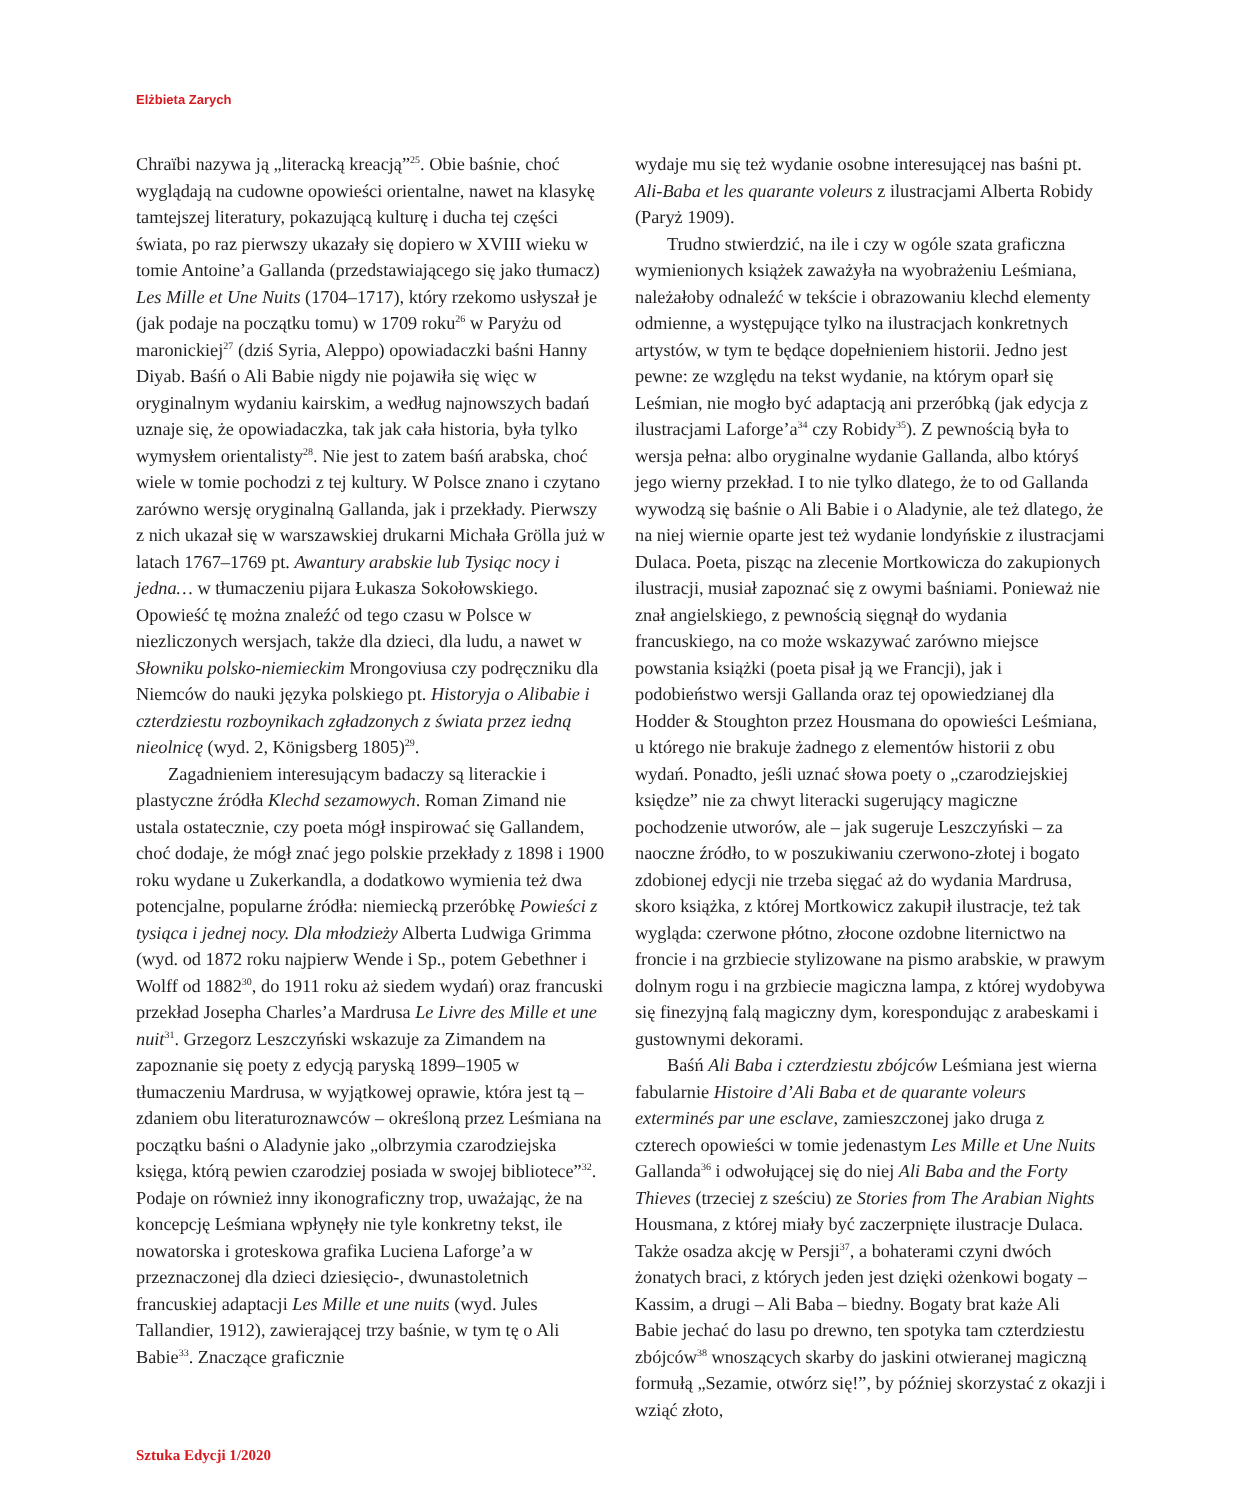Elżbieta Zarych
Chraïbi nazywa ją „literacką kreacją”<sup>25</sup>. Obie baśnie, choć wyglądają na cudowne opowieści orientalne, nawet na klasykę tamtejszej literatury, pokazującą kulturę i ducha tej części świata, po raz pierwszy ukazały się dopiero w XVIII wieku w tomie Antoine’a Gallanda (przedstawiającego się jako tłumacz) Les Mille et Une Nuits (1704–1717), który rzekomo usłyszał je (jak podaje na początku tomu) w 1709 roku<sup>26</sup> w Paryżu od maronickiej<sup>27</sup> (dziś Syria, Aleppo) opowiadaczki baśni Hanny Diyab. Baśń o Ali Babie nigdy nie pojawiła się więc w oryginalnym wydaniu kairskim, a według najnowszych badań uznaje się, że opowiadaczka, tak jak cała historia, była tylko wymysłem orientalisty<sup>28</sup>. Nie jest to zatem baśń arabska, choć wiele w tomie pochodzi z tej kultury. W Polsce znano i czytano zarówno wersję oryginalną Gallanda, jak i przekłady. Pierwszy z nich ukazał się w warszawskiej drukarni Michała Grölla już w latach 1767–1769 pt. Awantury arabskie lub Tysiąc nocy i jedna… w tłumaczeniu pijara Łukasza Sokołowskiego. Opowieść tę można znaleźć od tego czasu w Polsce w niezliczonych wersjach, także dla dzieci, dla ludu, a nawet w Słowniku polsko-niemieckim Mrongoviusa czy podręczniku dla Niemców do nauki języka polskiego pt. Historyja o Alibabie i czterdziestu rozboynikach zgładzonych z świata przez iedną nieolnicę (wyd. 2, Königsberg 1805)<sup>29</sup>.
Zagadnieniem interesującym badaczy są literackie i plastyczne źródła Klechd sezamowych. Roman Zimand nie ustala ostatecznie, czy poeta mógł inspirować się Gallandem, choć dodaje, że mógł znać jego polskie przekłady z 1898 i 1900 roku wydane u Zukerkandla, a dodatkowo wymienia też dwa potencjalne, popularne źródła: niemiecką przeróbkę Powieści z tysiąca i jednej nocy. Dla młodzieży Alberta Ludwiga Grimma (wyd. od 1872 roku najpierw Wende i Sp., potem Gebethner i Wolff od 1882<sup>30</sup>, do 1911 roku aż siedem wydań) oraz francuski przekład Josepha Charles’a Mardrusa Le Livre des Mille et une nuit<sup>31</sup>. Grzegorz Leszczyński wskazuje za Zimandem na zapoznanie się poety z edycją paryską 1899–1905 w tłumaczeniu Mardrusa, w wyjątkowej oprawie, która jest tą – zdaniem obu literaturoznawców – określoną przez Leśmiana na początku baśni o Aladynie jako „olbrzymia czarodziejska księga, którą pewien czarodziej posiada w swojej bibliotece”<sup>32</sup>. Podaje on również inny ikonograficzny trop, uważając, że na koncepcję Leśmiana wpłynęły nie tyle konkretny tekst, ile nowatorska i groteskowa grafika Luciena Laforge’a w przeznaczonej dla dzieci dziesięcio-, dwunastoletnich francuskiej adaptacji Les Mille et une nuits (wyd. Jules Tallandier, 1912), zawierającej trzy baśnie, w tym tę o Ali Babie<sup>33</sup>. Znaczące graficznie
wydaje mu się też wydanie osobne interesującej nas baśni pt. Ali-Baba et les quarante voleurs z ilustracjami Alberta Robidy (Paryż 1909).
Trudno stwierdzić, na ile i czy w ogóle szata graficzna wymienionych książek zaważyła na wyobrażeniu Leśmiana, należałoby odnaleźć w tekście i obrazowaniu klechd elementy odmienne, a występujące tylko na ilustracjach konkretnych artystów, w tym te będące dopełnieniem historii. Jedno jest pewne: ze względu na tekst wydanie, na którym oparł się Leśmian, nie mogło być adaptacją ani przeróbką (jak edycja z ilustracjami Laforge’a<sup>34</sup> czy Robidy<sup>35</sup>). Z pewnością była to wersja pełna: albo oryginalne wydanie Gallanda, albo któryś jego wierny przekład. I to nie tylko dlatego, że to od Gallanda wywodzą się baśnie o Ali Babie i o Aladynie, ale też dlatego, że na niej wiernie oparte jest też wydanie londyńskie z ilustracjami Dulaca. Poeta, pisząc na zlecenie Mortkowicza do zakupionych ilustracji, musiał zapoznać się z owymi baśniami. Ponieważ nie znał angielskiego, z pewnością sięgnął do wydania francuskiego, na co może wskazywać zarówno miejsce powstania książki (poeta pisał ją we Francji), jak i podobieństwo wersji Gallanda oraz tej opowiedzianej dla Hodder & Stoughton przez Housmana do opowieści Leśmiana, u którego nie brakuje żadnego z elementów historii z obu wydań. Ponadto, jeśli uznać słowa poety o „czarodziejskiej księdze” nie za chwyt literacki sugerujący magiczne pochodzenie utworów, ale – jak sugeruje Leszczyński – za naoczne źródło, to w poszukiwaniu czerwono-złotej i bogato zdobionej edycji nie trzeba sięgać aż do wydania Mardrusa, skoro książka, z której Mortkowicz zakupił ilustracje, też tak wygląda: czerwone płótno, złocone ozdobne liternictwo na froncie i na grzbiecie stylizowane na pismo arabskie, w prawym dolnym rogu i na grzbiecie magiczna lampa, z której wydobywa się finezyjną falą magiczny dym, korespondując z arabeskami i gustownymi dekorami.
Baśń Ali Baba i czterdziestu zbójców Leśmiana jest wierna fabularnie Histoire d’Ali Baba et de quarante voleurs exterminés par une esclave, zamieszczonej jako druga z czterech opowieści w tomie jedenastym Les Mille et Une Nuits Gallanda<sup>36</sup> i odwołującej się do niej Ali Baba and the Forty Thieves (trzeciej z sześciu) ze Stories from The Arabian Nights Housmana, z której miały być zaczerpnięte ilustracje Dulaca. Także osadza akcję w Persji<sup>37</sup>, a bohaterami czyni dwóch żonatych braci, z których jeden jest dzięki ożenkowi bogaty – Kassim, a drugi – Ali Baba – biedny. Bogaty brat każe Ali Babie jechać do lasu po drewno, ten spotyka tam czterdziestu zbójców<sup>38</sup> wnoszących skarby do jaskini otwieranej magiczną formułą „Sezamie, otwórz się!”, by później skorzystać z okazji i wziąć złoto,
Sztuka Edycji 1/2020